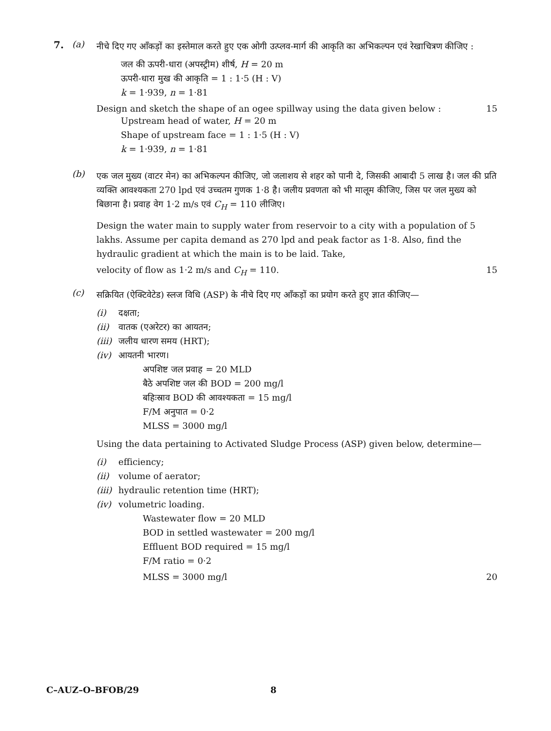7. (a)
नीचे दिए गए आँकड़ों का इस्तेमाल करते हुए एक ओगी उत्प्लव-मार्ग की आकृति का अभिकल्पन एवं रेखाचित्रण कीजिए :
जल की ऊपरी-धारा (अपस्ट्रीम) शीर्ष, H = 20 m
ऊपरी-धारा मुख की आकृति = 1 : 1·5 (H : V)
k = 1·939, n = 1·81
Design and sketch the shape of an ogee spillway using the data given below : 15
Upstream head of water, H = 20 m
Shape of upstream face = 1 : 1·5 (H : V)
k = 1·939, n = 1·81
(b)
एक जल मुख्य (वाटर मेन) का अभिकल्पन कीजिए, जो जलाशय से शहर को पानी दे, जिसकी आबादी 5 लाख है। जल की प्रति व्यक्ति आवश्यकता 270 lpd एवं उच्चतम गुणक 1·8 है। जलीय प्रवणता को भी मालूम कीजिए, जिस पर जल मुख्य को बिछाना है। प्रवाह वेग 1·2 m/s एवं C<sub>H</sub> = 110 लीजिए।
Design the water main to supply water from reservoir to a city with a population of 5 lakhs. Assume per capita demand as 270 lpd and peak factor as 1·8. Also, find the hydraulic gradient at which the main is to be laid. Take,
velocity of flow as 1·2 m/s and C<sub>H</sub> = 110. 15
(c)
सक्रियित (ऐक्टिवेटेड) स्लज विधि (ASP) के नीचे दिए गए आँकड़ों का प्रयोग करते हुए ज्ञात कीजिए—
(i) दक्षता;
(ii) वातक (एअरेटर) का आयतन;
(iii) जलीय धारण समय (HRT);
(iv) आयतनी भारण।
अपशिष्ट जल प्रवाह = 20 MLD
बैठे अपशिष्ट जल की BOD = 200 mg/l
बहिःस्राव BOD की आवश्यकता = 15 mg/l
F/M अनुपात = 0·2
MLSS = 3000 mg/l
Using the data pertaining to Activated Sludge Process (ASP) given below, determine—
(i) efficiency;
(ii) volume of aerator;
(iii) hydraulic retention time (HRT);
(iv) volumetric loading.
Wastewater flow = 20 MLD
BOD in settled wastewater = 200 mg/l
Effluent BOD required = 15 mg/l
F/M ratio = 0·2
MLSS = 3000 mg/l 20
C–AUZ–O–BFOB/29 8